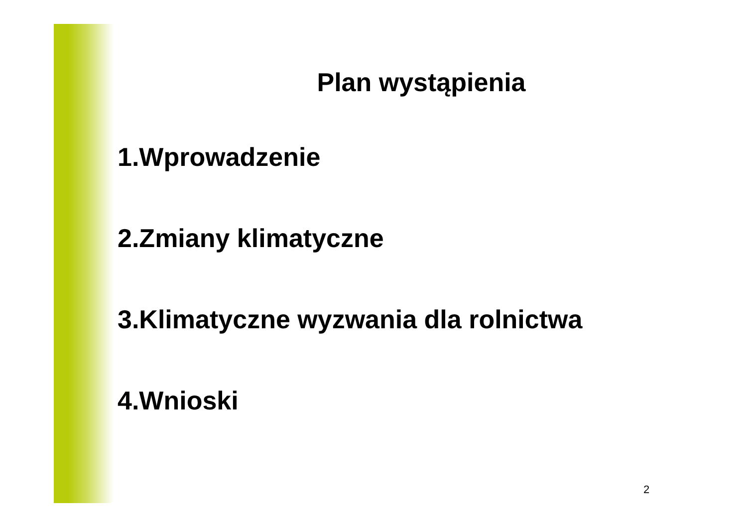Plan wystąpienia
1.Wprowadzenie
2.Zmiany klimatyczne
3.Klimatyczne wyzwania dla rolnictwa
4.Wnioski
2